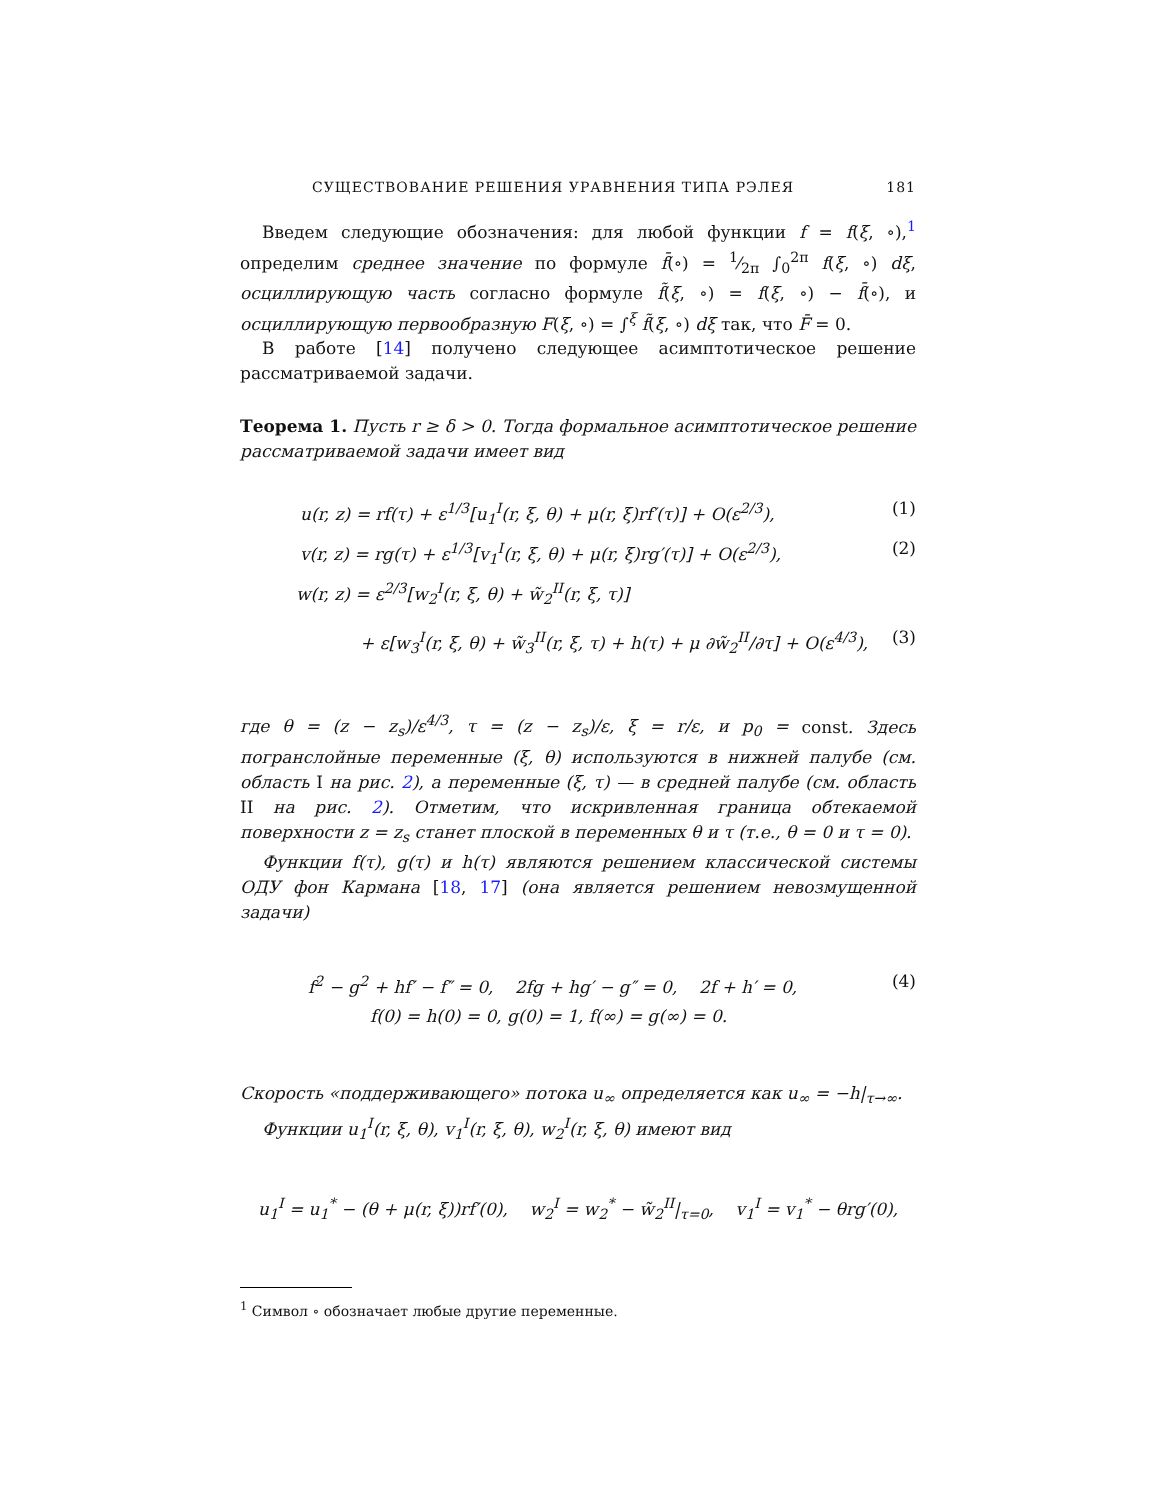СУЩЕСТВОВАНИЕ РЕШЕНИЯ УРАВНЕНИЯ ТИПА РЭЛЕЯ 181
Введем следующие обозначения: для любой функции f = f(ξ, ∘),<sup>1</sup> определим среднее значение по формуле f̄(∘) = 1⁄2π ∫<sub>0</sub><sup>2π</sup> f(ξ, ∘) dξ, осциллирующую часть согласно формуле f̃(ξ, ∘) = f(ξ, ∘) − f̄(∘), и осциллирующую первообразную F(ξ, ∘) = ∫<sup>ξ</sup> f̃(ξ, ∘) dξ так, что F̄ = 0.
В работе [14] получено следующее асимптотическое решение рассматриваемой задачи.
Теорема 1. Пусть r ≥ δ > 0. Тогда формальное асимптотическое решение рассматриваемой задачи имеет вид
u(r, z) = rf(τ) + ε<sup>1/3</sup>[u<sub>1</sub><sup>I</sup>(r, ξ, θ) + μ(r, ξ)rf′(τ)] + O(ε<sup>2/3</sup>), (1)
v(r, z) = rg(τ) + ε<sup>1/3</sup>[v<sub>1</sub><sup>I</sup>(r, ξ, θ) + μ(r, ξ)rg′(τ)] + O(ε<sup>2/3</sup>), (2)
w(r, z) = ε<sup>2/3</sup>[w<sub>2</sub><sup>I</sup>(r, ξ, θ) + w̃<sub>2</sub><sup>II</sup>(r, ξ, τ)]
+ ε[w<sub>3</sub><sup>I</sup>(r, ξ, θ) + w̃<sub>3</sub><sup>II</sup>(r, ξ, τ) + h(τ) + μ ∂w̃<sub>2</sub><sup>II</sup>/∂τ] + O(ε<sup>4/3</sup>), (3)
где θ = (z − z<sub>s</sub>)/ε<sup>4/3</sup>, τ = (z − z<sub>s</sub>)/ε, ξ = r/ε, и p<sub>0</sub> = const. Здесь погранслойные переменные (ξ, θ) используются в нижней палубе (см. область I на рис. 2), а переменные (ξ, τ) — в средней палубе (см. область II на рис. 2). Отметим, что искривленная граница обтекаемой поверхности z = z<sub>s</sub> станет плоской в переменных θ и τ (т.е., θ = 0 и τ = 0).
Функции f(τ), g(τ) и h(τ) являются решением классической системы ОДУ фон Кармана [18, 17] (она является решением невозмущенной задачи)
f<sup>2</sup> − g<sup>2</sup> + hf′ − f″ = 0, 2fg + hg′ − g″ = 0, 2f + h′ = 0, (4)
f(0) = h(0) = 0, g(0) = 1, f(∞) = g(∞) = 0.
Скорость «поддерживающего» потока u<sub>∞</sub> определяется как u<sub>∞</sub> = −h|<sub>τ→∞</sub>.
Функции u<sub>1</sub><sup>I</sup>(r, ξ, θ), v<sub>1</sub><sup>I</sup>(r, ξ, θ), w<sub>2</sub><sup>I</sup>(r, ξ, θ) имеют вид
u<sub>1</sub><sup>I</sup> = u<sub>1</sub><sup>*</sup> − (θ + μ(r, ξ))rf′(0), w<sub>2</sub><sup>I</sup> = w<sub>2</sub><sup>*</sup> − w̃<sub>2</sub><sup>II</sup>|<sub>τ=0</sub>, v<sub>1</sub><sup>I</sup> = v<sub>1</sub><sup>*</sup> − θrg′(0),
<sup>1</sup> Символ ∘ обозначает любые другие переменные.